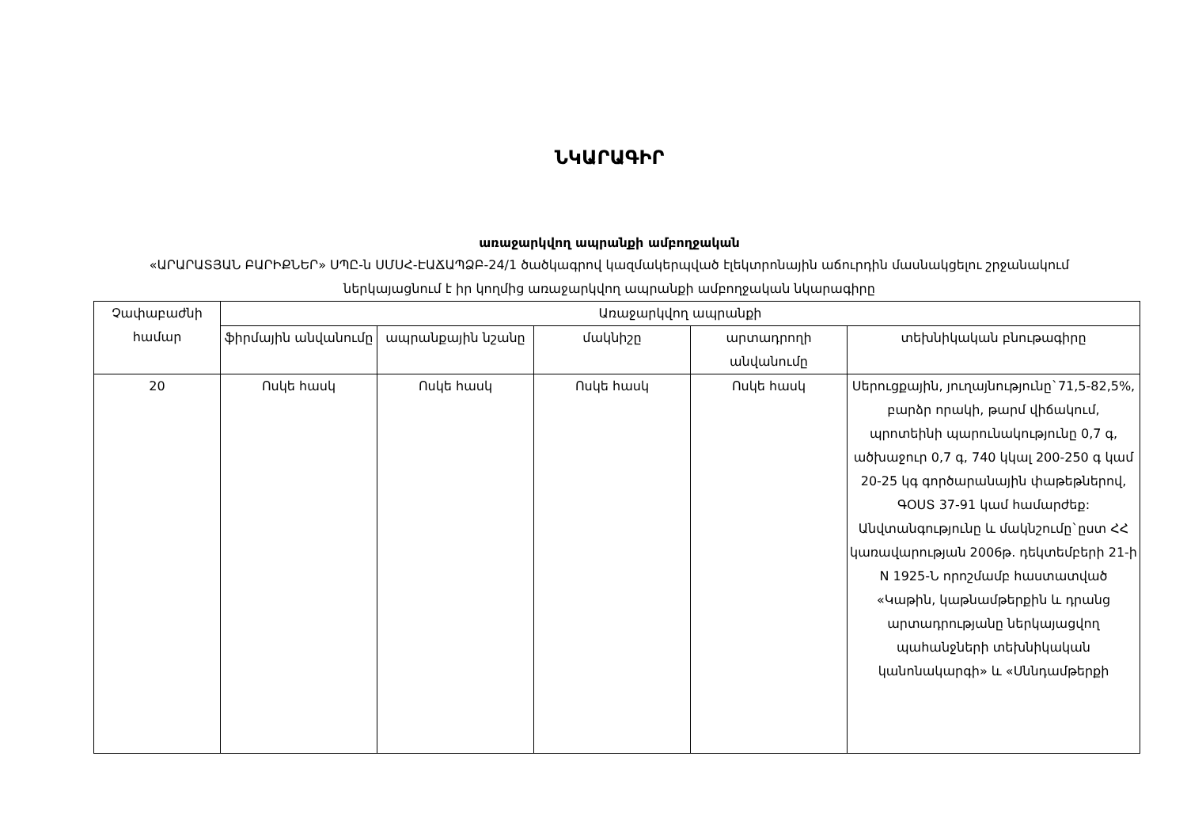ՆԿԱՐԱԳԻՐ
առաջարկվող ապրանքի ամբողջական
«ԱՐԱՐԱՏՅԱՆ ԲԱՐԻՔՆԵՐ» ՍՊԸ-ն ՍՄՍՀ-ԷԱՃԱՊՁԲ-24/1 ծածկագրով կազմակերպված էլեկտրոնային աճուրդին մասնակցելու շրջանակում ներկայացնում է իր կողմից առաջարկվող ապրանքի ամբողջական նկարագիրը
| Չափաբաժնի համար | Առաջարկվող ապրանքի | | | | |
| --- | --- | --- | --- | --- | --- |
| | ֆիրմային անվանումը | ապրանքային նշանը | մակնիշը | արտադրողի անվանումը | տեխնիկական բնութագիրը |
| 20 | Ոսկե հասկ | Ոսկե հասկ | Ոսկե հասկ | Ոսկե հասկ | Սերուցքային, յուղայնությունը`71,5-82,5%, բարձր որակի, թարմ վիճակում, պրոտեինի պարունակությունը 0,7 գ, ածխաջուր 0,7 գ, 740 կկալ 200-250 գ կամ 20-25 կգ գործարանային փաթեթներով, ԳՕՍՏ 37-91 կամ համարժեք: Անվտանգությունը և մակնշումը`ըստ ՀՀ կառավարության 2006թ. դեկտեմբերի 21-ի N 1925-Ն որոշմամբ հաստատված «Կաթին, կաթնամթերքին և դրանց արտադրությանը ներկայացվող պահանջների տեխնիկական կանոնակարգի» և «Սննդամթերքի |